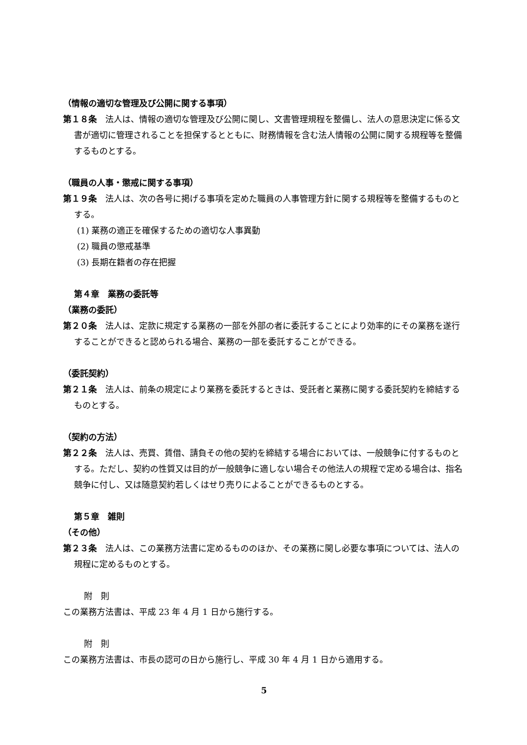（情報の適切な管理及び公開に関する事項）
第１８条　法人は、情報の適切な管理及び公開に関し、文書管理規程を整備し、法人の意思決定に係る文書が適切に管理されることを担保するとともに、財務情報を含む法人情報の公開に関する規程等を整備するものとする。
（職員の人事・懲戒に関する事項）
第１９条　法人は、次の各号に掲げる事項を定めた職員の人事管理方針に関する規程等を整備するものとする。
(1) 業務の適正を確保するための適切な人事異動
(2) 職員の懲戒基準
(3) 長期在籍者の存在把握
第４章　業務の委託等
（業務の委託）
第２０条　法人は、定款に規定する業務の一部を外部の者に委託することにより効率的にその業務を遂行することができると認められる場合、業務の一部を委託することができる。
（委託契約）
第２１条　法人は、前条の規定により業務を委託するときは、受託者と業務に関する委託契約を締結するものとする。
（契約の方法）
第２２条　法人は、売買、賃借、請負その他の契約を締結する場合においては、一般競争に付するものとする。ただし、契約の性質又は目的が一般競争に適しない場合その他法人の規程で定める場合は、指名競争に付し、又は随意契約若しくはせり売りによることができるものとする。
第５章　雑則
（その他）
第２３条　法人は、この業務方法書に定めるもののほか、その業務に関し必要な事項については、法人の規程に定めるものとする。
附　則
この業務方法書は、平成 23 年 4 月 1 日から施行する。
附　則
この業務方法書は、市長の認可の日から施行し、平成 30 年 4 月 1 日から適用する。
5